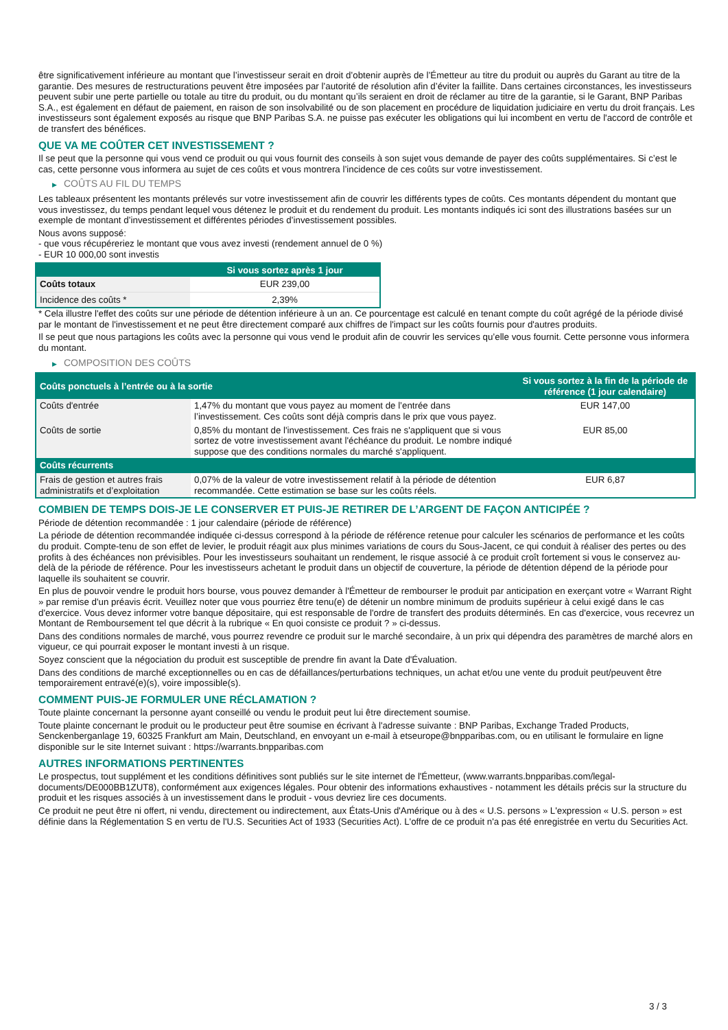être significativement inférieure au montant que l’investisseur serait en droit d’obtenir auprès de l’Émetteur au titre du produit ou auprès du Garant au titre de la garantie. Des mesures de restructurations peuvent être imposées par l’autorité de résolution afin d’éviter la faillite. Dans certaines circonstances, les investisseurs peuvent subir une perte partielle ou totale au titre du produit, ou du montant qu’ils seraient en droit de réclamer au titre de la garantie, si le Garant, BNP Paribas S.A., est également en défaut de paiement, en raison de son insolvabilité ou de son placement en procédure de liquidation judiciaire en vertu du droit français. Les investisseurs sont également exposés au risque que BNP Paribas S.A. ne puisse pas exécuter les obligations qui lui incombent en vertu de l'accord de contrôle et de transfert des bénéfices.
QUE VA ME COÛTER CET INVESTISSEMENT ?
Il se peut que la personne qui vous vend ce produit ou qui vous fournit des conseils à son sujet vous demande de payer des coûts supplémentaires. Si c’est le cas, cette personne vous informera au sujet de ces coûts et vous montrera l’incidence de ces coûts sur votre investissement.
▶ COÛTS AU FIL DU TEMPS
Les tableaux présentent les montants prélevés sur votre investissement afin de couvrir les différents types de coûts. Ces montants dépendent du montant que vous investissez, du temps pendant lequel vous détenez le produit et du rendement du produit. Les montants indiqués ici sont des illustrations basées sur un exemple de montant d’investissement et différentes périodes d’investissement possibles.
Nous avons supposé:
- que vous récupéreriez le montant que vous avez investi (rendement annuel de 0 %)
- EUR 10 000,00 sont investis
| | Si vous sortez après 1 jour |
| --- | --- |
| Coûts totaux | EUR 239,00 |
| Incidence des coûts * | 2,39% |
* Cela illustre l'effet des coûts sur une période de détention inférieure à un an. Ce pourcentage est calculé en tenant compte du coût agrégé de la période divisé par le montant de l'investissement et ne peut être directement comparé aux chiffres de l'impact sur les coûts fournis pour d'autres produits.
Il se peut que nous partagions les coûts avec la personne qui vous vend le produit afin de couvrir les services qu’elle vous fournit. Cette personne vous informera du montant.
▶ COMPOSITION DES COÛTS
| Coûts ponctuels à l’entrée ou à la sortie | | Si vous sortez à la fin de la période de référence (1 jour calendaire) |
| --- | --- | --- |
| Coûts d'entrée | 1,47% du montant que vous payez au moment de l’entrée dans l’investissement. Ces coûts sont déjà compris dans le prix que vous payez. | EUR 147,00 |
| Coûts de sortie | 0,85% du montant de l'investissement. Ces frais ne s'appliquent que si vous sortez de votre investissement avant l'échéance du produit. Le nombre indiqué suppose que des conditions normales du marché s'appliquent. | EUR 85,00 |
| Coûts récurrents | | |
| Frais de gestion et autres frais administratifs et d’exploitation | 0,07% de la valeur de votre investissement relatif à la période de détention recommandée. Cette estimation se base sur les coûts réels. | EUR 6,87 |
COMBIEN DE TEMPS DOIS-JE LE CONSERVER ET PUIS-JE RETIRER DE L’ARGENT DE FAÇON ANTICIPÉE ?
Période de détention recommandée : 1 jour calendaire (période de référence)
La période de détention recommandée indiquée ci-dessus correspond à la période de référence retenue pour calculer les scénarios de performance et les coûts du produit. Compte-tenu de son effet de levier, le produit réagit aux plus minimes variations de cours du Sous-Jacent, ce qui conduit à réaliser des pertes ou des profits à des échéances non prévisibles. Pour les investisseurs souhaitant un rendement, le risque associé à ce produit croît fortement si vous le conservez au-delà de la période de référence. Pour les investisseurs achetant le produit dans un objectif de couverture, la période de détention dépend de la période pour laquelle ils souhaitent se couvrir.
En plus de pouvoir vendre le produit hors bourse, vous pouvez demander à l'Émetteur de rembourser le produit par anticipation en exerçant votre « Warrant Right » par remise d'un préavis écrit. Veuillez noter que vous pourriez être tenu(e) de détenir un nombre minimum de produits supérieur à celui exigé dans le cas d'exercice. Vous devez informer votre banque dépositaire, qui est responsable de l'ordre de transfert des produits déterminés. En cas d'exercice, vous recevrez un Montant de Remboursement tel que décrit à la rubrique « En quoi consiste ce produit ? » ci-dessus.
Dans des conditions normales de marché, vous pourrez revendre ce produit sur le marché secondaire, à un prix qui dépendra des paramètres de marché alors en vigueur, ce qui pourrait exposer le montant investi à un risque.
Soyez conscient que la négociation du produit est susceptible de prendre fin avant la Date d'Évaluation.
Dans des conditions de marché exceptionnelles ou en cas de défaillances/perturbations techniques, un achat et/ou une vente du produit peut/peuvent être temporairement entravé(e)(s), voire impossible(s).
COMMENT PUIS-JE FORMULER UNE RÉCLAMATION ?
Toute plainte concernant la personne ayant conseillé ou vendu le produit peut lui être directement soumise.
Toute plainte concernant le produit ou le producteur peut être soumise en écrivant à l'adresse suivante : BNP Paribas, Exchange Traded Products, Senckenberganlage 19, 60325 Frankfurt am Main, Deutschland, en envoyant un e-mail à etseurope@bnpparibas.com, ou en utilisant le formulaire en ligne disponible sur le site Internet suivant : https://warrants.bnpparibas.com
AUTRES INFORMATIONS PERTINENTES
Le prospectus, tout supplément et les conditions définitives sont publiés sur le site internet de l'Émetteur, (www.warrants.bnpparibas.com/legal-documents/DE000BB1ZUT8), conformément aux exigences légales. Pour obtenir des informations exhaustives - notamment les détails précis sur la structure du produit et les risques associés à un investissement dans le produit - vous devriez lire ces documents.
Ce produit ne peut être ni offert, ni vendu, directement ou indirectement, aux États-Unis d'Amérique ou à des « U.S. persons » L'expression « U.S. person » est définie dans la Réglementation S en vertu de l'U.S. Securities Act of 1933 (Securities Act). L'offre de ce produit n'a pas été enregistrée en vertu du Securities Act.
3 / 3